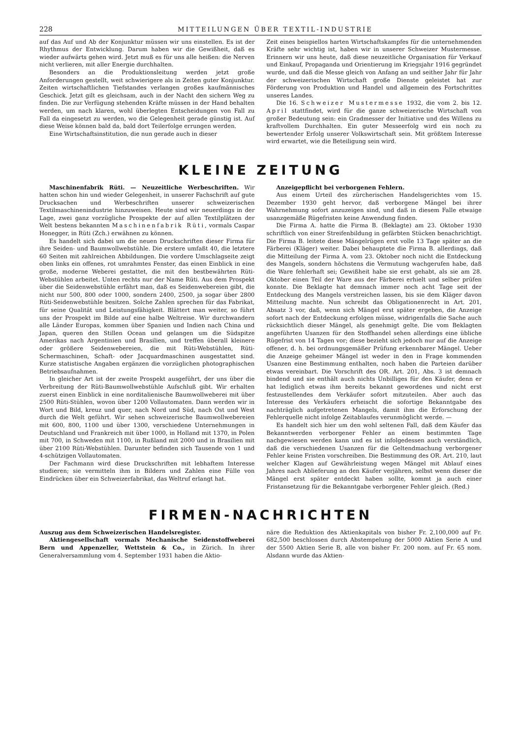228 MITTEILUNGEN ÜBER TEXTIL-INDUSTRIE
auf das Auf und Ab der Konjunktur müssen wir uns einstellen. Es ist der Rhythmus der Entwicklung. Darum haben wir die Gewißheit, daß es wieder aufwärts gehen wird. Jetzt muß es für uns alle heißen: die Nerven nicht verlieren, mit aller Energie durchhalten.
Besonders an die Produktionsleitung werden jetzt große Anforderungen gestellt, weit schwierigere als in Zeiten guter Konjunktur. Zeiten wirtschaftlichen Tiefstandes verlangen großes kaufmännisches Geschick. Jetzt gilt es gleichsam, auch in der Nacht den sichern Weg zu finden. Die zur Verfügung stehenden Kräfte müssen in der Hand behalten werden, um nach klaren, wohl überlegten Entscheidungen von Fall zu Fall da eingesetzt zu werden, wo die Gelegenheit gerade günstig ist. Auf diese Weise können bald da, bald dort Teilerfolge errungen werden.
Eine Wirtschaftsinstitution, die nun gerade auch in dieser
Zeit eines beispiellos harten Wirtschaftskampfes für die unternehmenden Kräfte sehr wichtig ist, haben wir in unserer Schweizer Mustermesse. Erinnern wir uns heute, daß diese neuzeitliche Organisation für Verkauf und Einkauf, Propaganda und Orientierung im Kriegsjahr 1916 gegründet wurde, und daß die Messe gleich von Anfang an und seither Jahr für Jahr der schweizerischen Wirtschaft große Dienste geleistet hat zur Förderung von Produktion und Handel und allgemein des Fortschrittes unseres Landes.
Die 16. Schweizer Mustermesse 1932, die vom 2. bis 12. April stattfindet, wird für die ganze schweizerische Wirtschaft von großer Bedeutung sein: ein Gradmesser der Initiative und des Willens zu kraftvollem Durchhalten. Ein guter Messeerfolg wird ein noch zu bewertender Erfolg unserer Volkswirtschaft sein. Mit größtem Interesse wird erwartet, wie die Beteiligung sein wird.
KLEINE ZEITUNG
Maschinenfabrik Rüti. — Neuzeitliche Werbeschriften. Wir hatten schon hin und wieder Gelegenheit, in unserer Fachschrift auf gute Drucksachen und Werbeschriften unserer schweizerischen Textilmaschinenindustrie hinzuweisen. Heute sind wir neuerdings in der Lage, zwei ganz vorzügliche Prospekte der auf allen Textilplätzen der Welt bestens bekannten Maschinenfabrik Rüti, vormals Caspar Honegger, in Rüti (Zch.) erwähnen zu können.
Es handelt sich dabei um die neuen Druckschriften dieser Firma für ihre Seiden- und Baumwollwebstühle. Die erstere umfaßt 40, die letztere 60 Seiten mit zahlreichen Abbildungen. Die vordere Umschlagseite zeigt oben links ein offenes, rot umrahmtes Fenster, das einen Einblick in eine große, moderne Weberei gestattet, die mit den bestbewährten Rüti-Webstühlen arbeitet. Unten rechts nur der Name Rüti. Aus dem Prospekt über die Seidenwebstühle erfährt man, daß es Seidenwebereien gibt, die nicht nur 500, 800 oder 1000, sondern 2400, 2500, ja sogar über 2800 Rüti-Seidenwebstühle besitzen. Solche Zahlen sprechen für das Fabrikat, für seine Qualität und Leistungsfähigkeit. Blättert man weiter, so führt uns der Prospekt im Bilde auf eine halbe Weltreise. Wir durchwandern alle Länder Europas, kommen über Spanien und Indien nach China und Japan, queren den Stillen Ocean und gelangen um die Südspitze Amerikas nach Argentinien und Brasilien, und treffen überall kleinere oder größere Seidenwebereien, die mit Rüti-Webstühlen, Rüti-Schermaschinen, Schaft- oder Jacquardmaschinen ausgestattet sind. Kurze statistische Angaben ergänzen die vorzüglichen photographischen Betriebsaufnahmen.
In gleicher Art ist der zweite Prospekt ausgeführt, der uns über die Verbreitung der Rüti-Baumwollwebstühle Aufschluß gibt. Wir erhalten zuerst einen Einblick in eine norditalienische Baumwollweberei mit über 2500 Rüti-Stühlen, wovon über 1200 Vollautomaten. Dann werden wir in Wort und Bild, kreuz und quer, nach Nord und Süd, nach Ost und West durch die Welt geführt. Wir sehen schweizerische Baumwollwebereien mit 600, 800, 1100 und über 1300, verschiedene Unternehmungen in Deutschland und Frankreich mit über 1000, in Holland mit 1370, in Polen mit 700, in Schweden mit 1100, in Rußland mit 2000 und in Brasilien mit über 2100 Rüti-Webstühlen. Darunter befinden sich Tausende von 1 und 4-schützigen Vollautomaten.
Der Fachmann wird diese Druckschriften mit lebhaftem Interesse studieren; sie vermitteln ihm in Bildern und Zahlen eine Fülle von Eindrücken über ein Schweizerfabrikat, das Weltruf erlangt hat.
Anzeigepflicht bei verborgenen Fehlern.
Aus einem Urteil des zürcherischen Handelsgerichtes vom 15. Dezember 1930 geht hervor, daß verborgene Mängel bei ihrer Wahrnehmung sofort anzuzeigen sind, und daß in diesem Falle etwaige usanzgemäße Rügefristen keine Anwendung finden.
Die Firma A. hatte die Firma B. (Beklagte) am 23. Oktober 1930 schriftlich von einer Streifenbildung in gefärbten Stücken benachrichtigt. Die Firma B. leitete diese Mängelrügen erst volle 13 Tage später an die Färberei (Kläger) weiter. Dabei behauptete die Firma B. allerdings, daß die Mitteilung der Firma A. vom 23. Oktober noch nicht die Entdeckung des Mangels, sondern höchstens die Vermutung wachgerufen habe, daß die Ware fehlerhaft sei; Gewißheit habe sie erst gehabt, als sie am 28. Oktober einen Teil der Ware aus der Färberei erhielt und selber prüfen konnte. Die Beklagte hat demnach immer noch acht Tage seit der Entdeckung des Mangels verstreichen lassen, bis sie dem Kläger davon Mitteilung machte. Nun schreibt das Obligationenrecht in Art. 201, Absatz 3 vor, daß, wenn sich Mängel erst später ergeben, die Anzeige sofort nach der Entdeckung erfolgen müsse, widrigenfalls die Sache auch rücksichtlich dieser Mängel, als genehmigt gelte. Die vom Beklagten angeführten Usanzen für den Stoffhandel sehen allerdings eine übliche Rügefrist von 14 Tagen vor; diese bezieht sich jedoch nur auf die Anzeige offener, d. h. bei ordnungsgemäßer Prüfung erkennbarer Mängel. Ueber die Anzeige geheimer Mängel ist weder in den in Frage kommenden Usanzen eine Bestimmung enthalten, noch haben die Parteien darüber etwas vereinbart. Die Vorschrift des OR. Art. 201, Abs. 3 ist demnach bindend und sie enthält auch nichts Unbilliges für den Käufer, denn er hat lediglich etwas ihm bereits bekannt gewordenes und nicht erst festzustellendes dem Verkäufer sofort mitzuteilen. Aber auch das Interesse des Verkäufers erheischt die sofortige Bekanntgabe des nachträglich aufgetretenen Mangels, damit ihm die Erforschung der Fehlerquelle nicht infolge Zeitablaufes verunmöglicht werde. —
Es handelt sich hier um den wohl seltenen Fall, daß dem Käufer das Bekanntwerden verborgener Fehler an einem bestimmten Tage nachgewiesen werden kann und es ist infolgedessen auch verständlich, daß die verschiedenen Usanzen für die Geltendmachung verborgener Fehler keine Fristen vorschreiben. Die Bestimmung des OR. Art. 210, laut welcher Klagen auf Gewährleistung wegen Mängel mit Ablauf eines Jahres nach Ablieferung an den Käufer verjähren, selbst wenn dieser die Mängel erst später entdeckt haben sollte, kommt ja auch einer Fristansetzung für die Bekanntgabe verborgener Fehler gleich. (Red.)
FIRMEN-NACHRICHTEN
Auszug aus dem Schweizerischen Handelsregister.
Aktiengesellschaft vormals Mechanische Seidenstoffweberei Bern und Appenzeller, Wettstein & Co., in Zürich. In ihrer Generalversammlung vom 4. September 1931 haben die Aktio-
näre die Reduktion des Aktienkapitals von bisher Fr. 2,100,000 auf Fr. 682,500 beschlossen durch Abstempelung der 5000 Aktien Serie A und der 5500 Aktien Serie B, alle von bisher Fr. 200 nom. auf Fr. 65 nom. Alsdann wurde das Aktien-